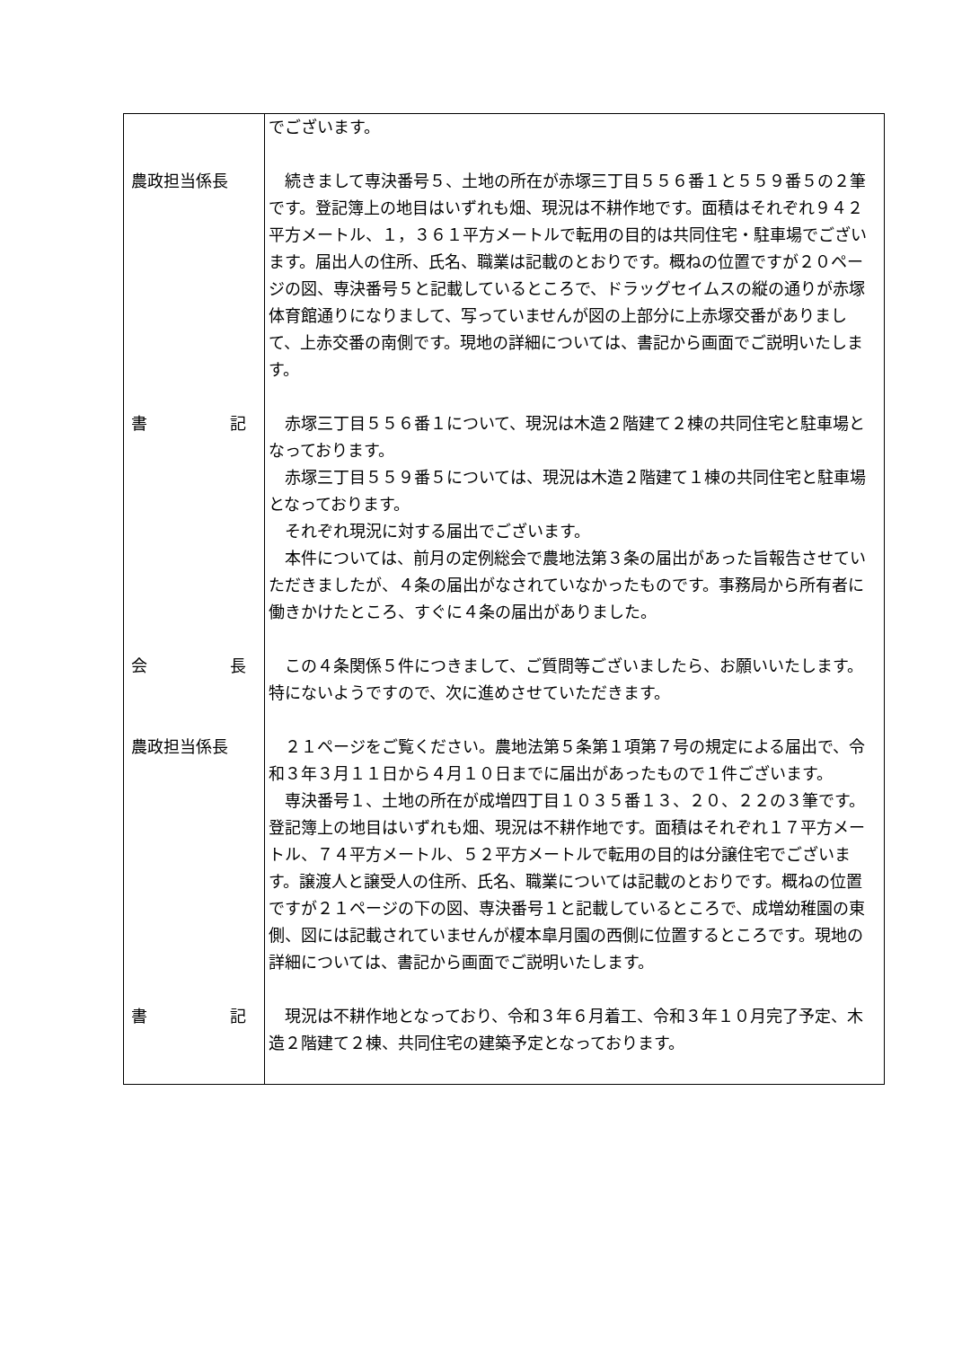| | でございます。 |
| 農政担当係長 | 続きまして専決番号５、土地の所在が赤塚三丁目５５６番１と５５９番５の２筆です。登記簿上の地目はいずれも畑、現況は不耕作地です。面積はそれぞれ９４２平方メートル、１，３６１平方メートルで転用の目的は共同住宅・駐車場でございます。届出人の住所、氏名、職業は記載のとおりです。概ねの位置ですが２０ページの図、専決番号５と記載しているところで、ドラッグセイムスの縦の通りが赤塚体育館通りになりまして、写っていませんが図の上部分に上赤塚交番がありまして、上赤交番の南側です。現地の詳細については、書記から画面でご説明いたします。 |
| 書 記 | 赤塚三丁目５５６番１について、現況は木造２階建て２棟の共同住宅と駐車場となっております。 赤塚三丁目５５９番５については、現況は木造２階建て１棟の共同住宅と駐車場となっております。 それぞれ現況に対する届出でございます。 本件については、前月の定例総会で農地法第３条の届出があった旨報告させていただきましたが、４条の届出がなされていなかったものです。事務局から所有者に働きかけたところ、すぐに４条の届出がありました。 |
| 会 長 | この４条関係５件につきまして、ご質問等ございましたら、お願いいたします。特にないようですので、次に進めさせていただきます。 |
| 農政担当係長 | ２１ページをご覧ください。農地法第５条第１項第７号の規定による届出で、令和３年３月１１日から４月１０日までに届出があったもので１件ございます。 専決番号１、土地の所在が成増四丁目１０３５番１３、２０、２２の３筆です。登記簿上の地目はいずれも畑、現況は不耕作地です。面積はそれぞれ１７平方メートル、７４平方メートル、５２平方メートルで転用の目的は分譲住宅でございます。譲渡人と譲受人の住所、氏名、職業については記載のとおりです。概ねの位置ですが２１ページの下の図、専決番号１と記載しているところで、成増幼稚園の東側、図には記載されていませんが榎本皐月園の西側に位置するところです。現地の詳細については、書記から画面でご説明いたします。 |
| 書 記 | 現況は不耕作地となっており、令和３年６月着工、令和３年１０月完了予定、木造２階建て２棟、共同住宅の建築予定となっております。 |